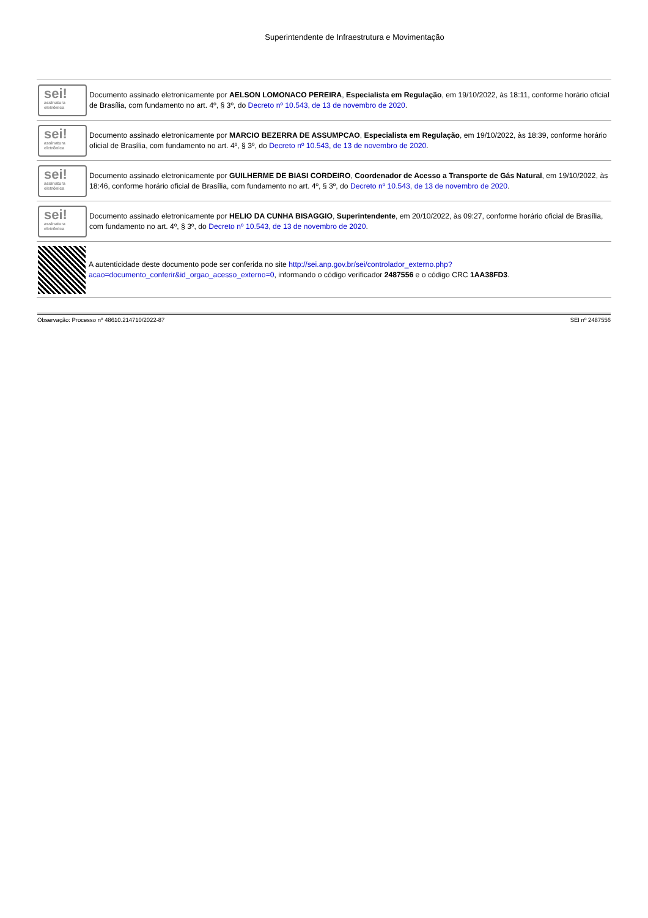Superintendente de Infraestrutura e Movimentação
sei!
assinatura eletrônica
Documento assinado eletronicamente por AELSON LOMONACO PEREIRA, Especialista em Regulação, em 19/10/2022, às 18:11, conforme horário oficial de Brasília, com fundamento no art. 4º, § 3º, do Decreto nº 10.543, de 13 de novembro de 2020.
sei!
assinatura eletrônica
Documento assinado eletronicamente por MARCIO BEZERRA DE ASSUMPCAO, Especialista em Regulação, em 19/10/2022, às 18:39, conforme horário oficial de Brasília, com fundamento no art. 4º, § 3º, do Decreto nº 10.543, de 13 de novembro de 2020.
sei!
assinatura eletrônica
Documento assinado eletronicamente por GUILHERME DE BIASI CORDEIRO, Coordenador de Acesso a Transporte de Gás Natural, em 19/10/2022, às 18:46, conforme horário oficial de Brasília, com fundamento no art. 4º, § 3º, do Decreto nº 10.543, de 13 de novembro de 2020.
sei!
assinatura eletrônica
Documento assinado eletronicamente por HELIO DA CUNHA BISAGGIO, Superintendente, em 20/10/2022, às 09:27, conforme horário oficial de Brasília, com fundamento no art. 4º, § 3º, do Decreto nº 10.543, de 13 de novembro de 2020.
A autenticidade deste documento pode ser conferida no site http://sei.anp.gov.br/sei/controlador_externo.php?
acao=documento_conferir&id_orgao_acesso_externo=0, informando o código verificador 2487556 e o código CRC 1AA38FD3.
Observação: Processo nº 48610.214710/2022-87 SEI nº 2487556